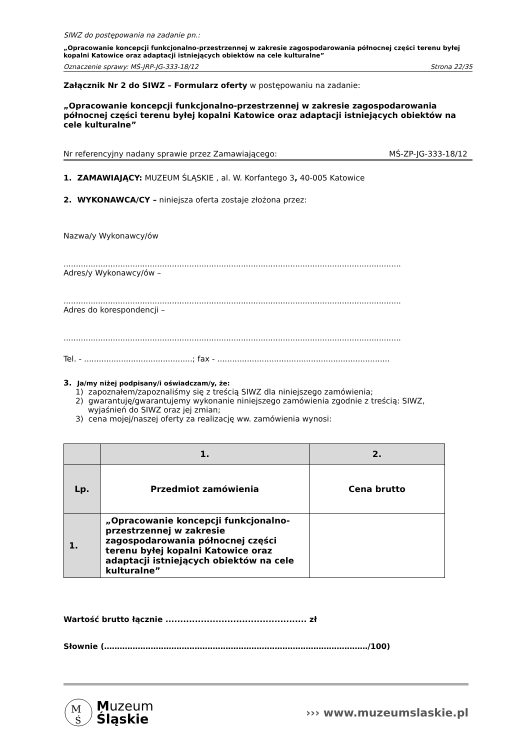SIWZ do postępowania na zadanie pn.:
„Opracowanie koncepcji funkcjonalno-przestrzennej w zakresie zagospodarowania północnej części terenu byłej kopalni Katowice oraz adaptacji istniejących obiektów na cele kulturalne”
Oznaczenie sprawy: MŚ-JRP-JG-333-18/12 Strona 22/35
Załącznik Nr 2 do SIWZ – Formularz oferty w postępowaniu na zadanie:
„Opracowanie koncepcji funkcjonalno-przestrzennej w zakresie zagospodarowania północnej części terenu byłej kopalni Katowice oraz adaptacji istniejących obiektów na cele kulturalne”
Nr referencyjny nadany sprawie przez Zamawiającego: MŚ-ZP-JG-333-18/12
1. ZAMAWIAJĄCY: MUZEUM ŚLĄSKIE , al. W. Korfantego 3, 40-005 Katowice
2. WYKONAWCA/CY – niniejsza oferta zostaje złożona przez:
Nazwa/y Wykonawcy/ów
.........................................................................................................................................
Adres/y Wykonawcy/ów –
.........................................................................................................................................
Adres do korespondencji –
.........................................................................................................................................
Tel. - ............................................; fax - ......................................................................
3. Ja/my niżej podpisany/i oświadczam/y, że:
1) zapoznałem/zapoznaliśmy się z treścią SIWZ dla niniejszego zamówienia;
2) gwarantuję/gwarantujemy wykonanie niniejszego zamówienia zgodnie z treścią: SIWZ,
wyjaśnień do SIWZ oraz jej zmian;
3) cena mojej/naszej oferty za realizację ww. zamówienia wynosi:
| | 1. | 2. |
| --- | --- | --- |
| Lp. | Przedmiot zamówienia | Cena brutto |
| 1. | „Opracowanie koncepcji funkcjonalno-przestrzennej w zakresie zagospodarowania północnej części terenu byłej kopalni Katowice oraz adaptacji istniejących obiektów na cele kulturalne” | |
Wartość brutto łącznie ................................................ zł
Słownie (…………………………………………………………………………………………/100)
M
Ś
Muzeum
Śląskie
››› www.muzeumslaskie.pl